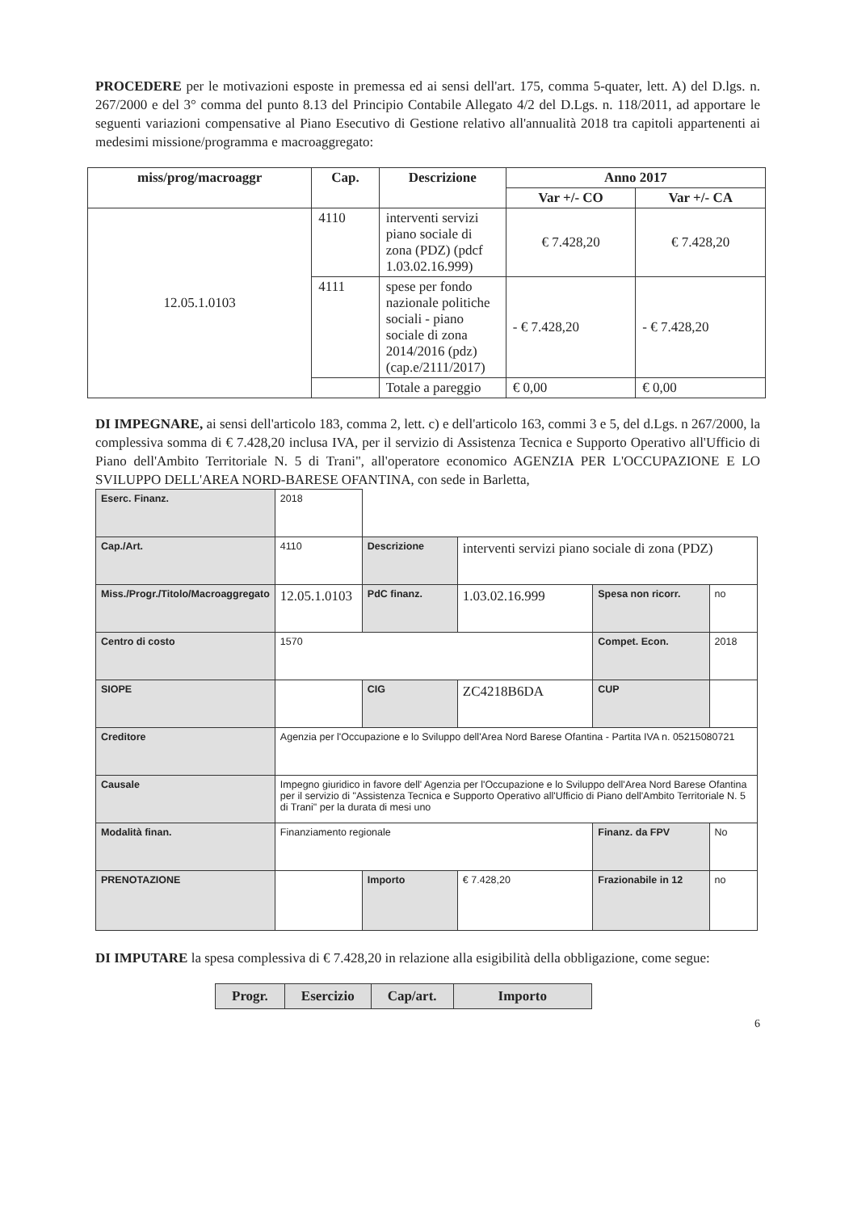PROCEDERE per le motivazioni esposte in premessa ed ai sensi dell'art. 175, comma 5-quater, lett. A) del D.lgs. n. 267/2000 e del 3° comma del punto 8.13 del Principio Contabile Allegato 4/2 del D.Lgs. n. 118/2011, ad apportare le seguenti variazioni compensative al Piano Esecutivo di Gestione relativo all'annualità 2018 tra capitoli appartenenti ai medesimi missione/programma e macroaggregato:
| miss/prog/macroaggr | Cap. | Descrizione | Anno 2017 | |
| --- | --- | --- | --- | --- |
| | | | Var +/- CO | Var +/- CA |
| 12.05.1.0103 | 4110 | interventi servizi piano sociale di zona (PDZ) (pdcf 1.03.02.16.999) | € 7.428,20 | € 7.428,20 |
| | 4111 | spese per fondo nazionale politiche sociali - piano sociale di zona 2014/2016 (pdz) (cap.e/2111/2017) | - € 7.428,20 | - € 7.428,20 |
| | | Totale a pareggio | € 0,00 | € 0,00 |
DI IMPEGNARE, ai sensi dell'articolo 183, comma 2, lett. c) e dell'articolo 163, commi 3 e 5, del d.Lgs. n 267/2000, la complessiva somma di € 7.428,20 inclusa IVA, per il servizio di Assistenza Tecnica e Supporto Operativo all'Ufficio di Piano dell'Ambito Territoriale N. 5 di Trani", all'operatore economico AGENZIA PER L'OCCUPAZIONE E LO SVILUPPO DELL'AREA NORD-BARESE OFANTINA, con sede in Barletta,
| Eserc. Finanz. | 2018 | | | | |
| Cap./Art. | 4110 | Descrizione | interventi servizi piano sociale di zona (PDZ) | | |
| Miss./Progr./Titolo/Macroaggregato | 12.05.1.0103 | PdC finanz. | 1.03.02.16.999 | Spesa non ricorr. | no |
| Centro di costo | 1570 | | | Compet. Econ. | 2018 |
| SIOPE | | CIG | ZC4218B6DA | CUP | |
| Creditore | Agenzia per l'Occupazione e lo Sviluppo dell'Area Nord Barese Ofantina - Partita IVA n. 05215080721 | | | | |
| Causale | Impegno giuridico in favore dell' Agenzia per l'Occupazione e lo Sviluppo dell'Area Nord Barese Ofantina per il servizio di "Assistenza Tecnica e Supporto Operativo all'Ufficio di Piano dell'Ambito Territoriale N. 5 di Trani" per la durata di mesi uno | | | | |
| Modalità finan. | Finanziamento regionale | | | Finanz. da FPV | No |
| PRENOTAZIONE | | Importo | € 7.428,20 | Frazionabile in 12 | no |
DI IMPUTARE la spesa complessiva di € 7.428,20 in relazione alla esigibilità della obbligazione, come segue:
| Progr. | Esercizio | Cap/art. | Importo |
| --- | --- | --- | --- |
6